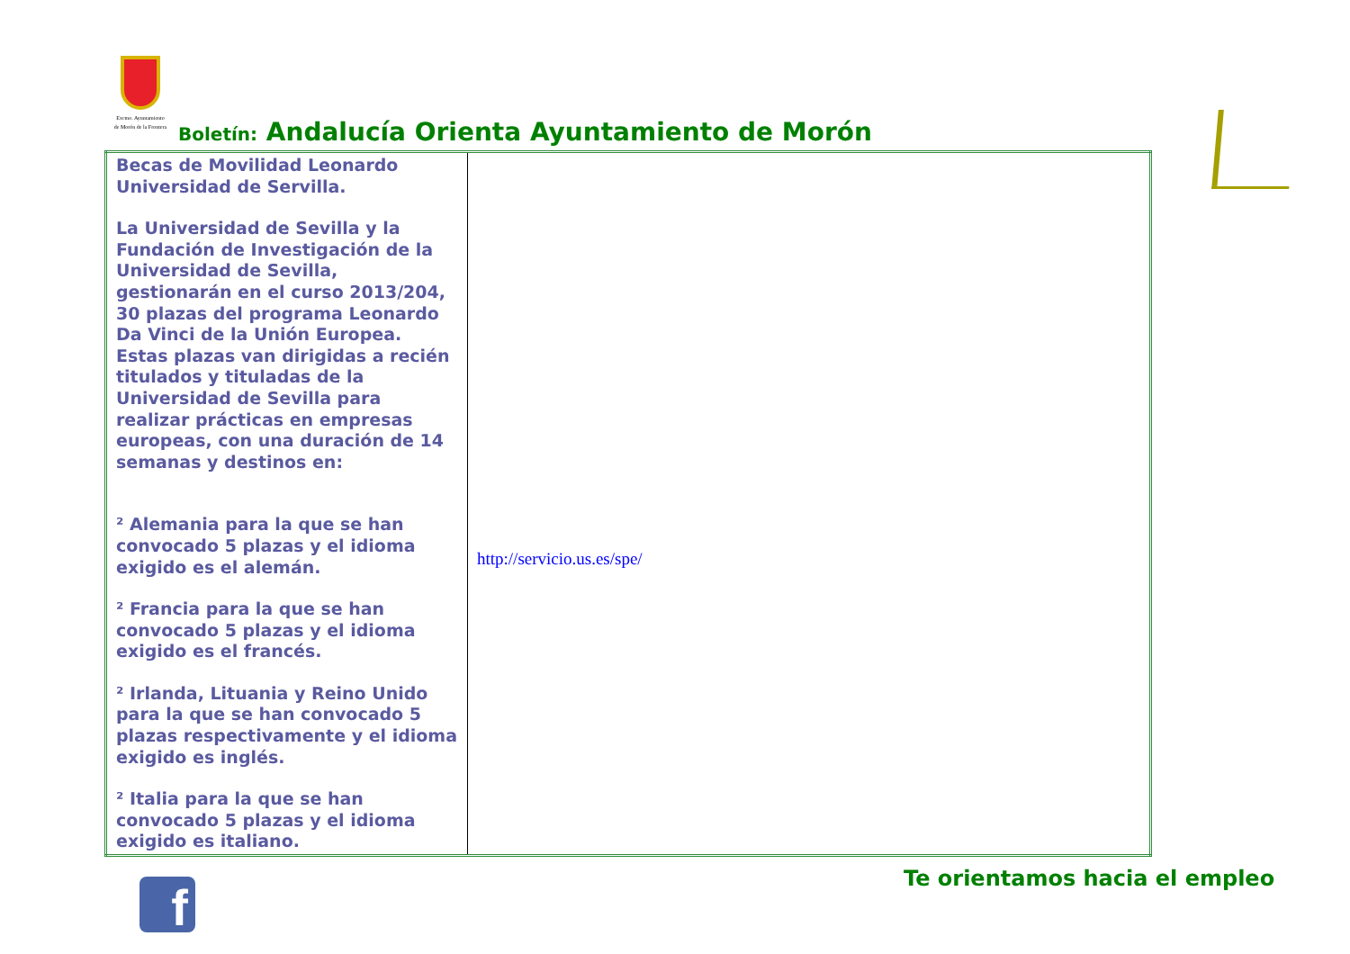Excmo. Ayuntamiento de Morón de la Frontera
Boletín: Andalucía Orienta Ayuntamiento de Morón
| Becas de Movilidad Leonardo Universidad de Servilla. La Universidad de Sevilla y la Fundación de Investigación de la Universidad de Sevilla, gestionarán en el curso 2013/204, 30 plazas del programa Leonardo Da Vinci de la Unión Europea. Estas plazas van dirigidas a recién titulados y tituladas de la Universidad de Sevilla para realizar prácticas en empresas europeas, con una duración de 14 semanas y destinos en: ² Alemania para la que se han convocado 5 plazas y el idioma exigido es el alemán. ² Francia para la que se han convocado 5 plazas y el idioma exigido es el francés. ² Irlanda, Lituania y Reino Unido para la que se han convocado 5 plazas respectivamente y el idioma exigido es inglés. ² Italia para la que se han convocado 5 plazas y el idioma exigido es italiano. | http://servicio.us.es/spe/ |
f Te orientamos hacia el empleo